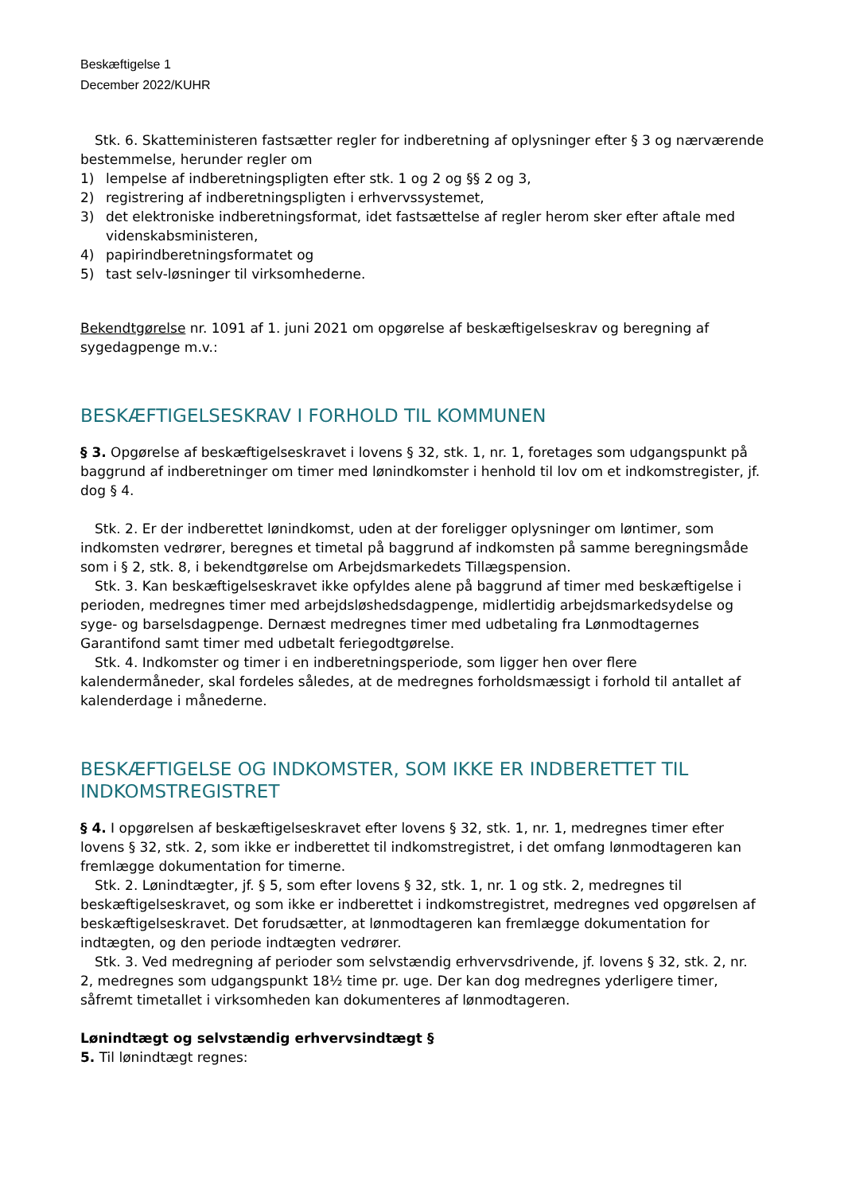Beskæftigelse 1
December 2022/KUHR
Stk. 6. Skatteministeren fastsætter regler for indberetning af oplysninger efter § 3 og nærværende bestemmelse, herunder regler om
1) lempelse af indberetningspligten efter stk. 1 og 2 og §§ 2 og 3,
2) registrering af indberetningspligten i erhvervssystemet,
3) det elektroniske indberetningsformat, idet fastsættelse af regler herom sker efter aftale med videnskabsministeren,
4) papirindberetningsformatet og
5) tast selv-løsninger til virksomhederne.
Bekendtgørelse nr. 1091 af 1. juni 2021 om opgørelse af beskæftigelseskrav og beregning af sygedagpenge m.v.:
BESKÆFTIGELSESKRAV I FORHOLD TIL KOMMUNEN
§ 3. Opgørelse af beskæftigelseskravet i lovens § 32, stk. 1, nr. 1, foretages som udgangspunkt på baggrund af indberetninger om timer med lønindkomster i henhold til lov om et indkomstregister, jf. dog § 4.
Stk. 2. Er der indberettet lønindkomst, uden at der foreligger oplysninger om løntimer, som indkomsten vedrører, beregnes et timetal på baggrund af indkomsten på samme beregningsmåde som i § 2, stk. 8, i bekendtgørelse om Arbejdsmarkedets Tillægspension.
Stk. 3. Kan beskæftigelseskravet ikke opfyldes alene på baggrund af timer med beskæftigelse i perioden, medregnes timer med arbejdsløshedsdagpenge, midlertidig arbejdsmarkedsydelse og syge- og barselsdagpenge. Dernæst medregnes timer med udbetaling fra Lønmodtagernes Garantifond samt timer med udbetalt feriegodtgørelse.
Stk. 4. Indkomster og timer i en indberetningsperiode, som ligger hen over flere kalendermåneder, skal fordeles således, at de medregnes forholdsmæssigt i forhold til antallet af kalenderdage i månederne.
BESKÆFTIGELSE OG INDKOMSTER, SOM IKKE ER INDBERETTET TIL INDKOMSTREGISTRET
§ 4. I opgørelsen af beskæftigelseskravet efter lovens § 32, stk. 1, nr. 1, medregnes timer efter lovens § 32, stk. 2, som ikke er indberettet til indkomstregistret, i det omfang lønmodtageren kan fremlægge dokumentation for timerne.
Stk. 2. Lønindtægter, jf. § 5, som efter lovens § 32, stk. 1, nr. 1 og stk. 2, medregnes til beskæftigelseskravet, og som ikke er indberettet i indkomstregistret, medregnes ved opgørelsen af beskæftigelseskravet. Det forudsætter, at lønmodtageren kan fremlægge dokumentation for indtægten, og den periode indtægten vedrører.
Stk. 3. Ved medregning af perioder som selvstændig erhvervsdrivende, jf. lovens § 32, stk. 2, nr. 2, medregnes som udgangspunkt 18½ time pr. uge. Der kan dog medregnes yderligere timer, såfremt timetallet i virksomheden kan dokumenteres af lønmodtageren.
Lønindtægt og selvstændig erhvervsindtægt §
5. Til lønindtægt regnes: